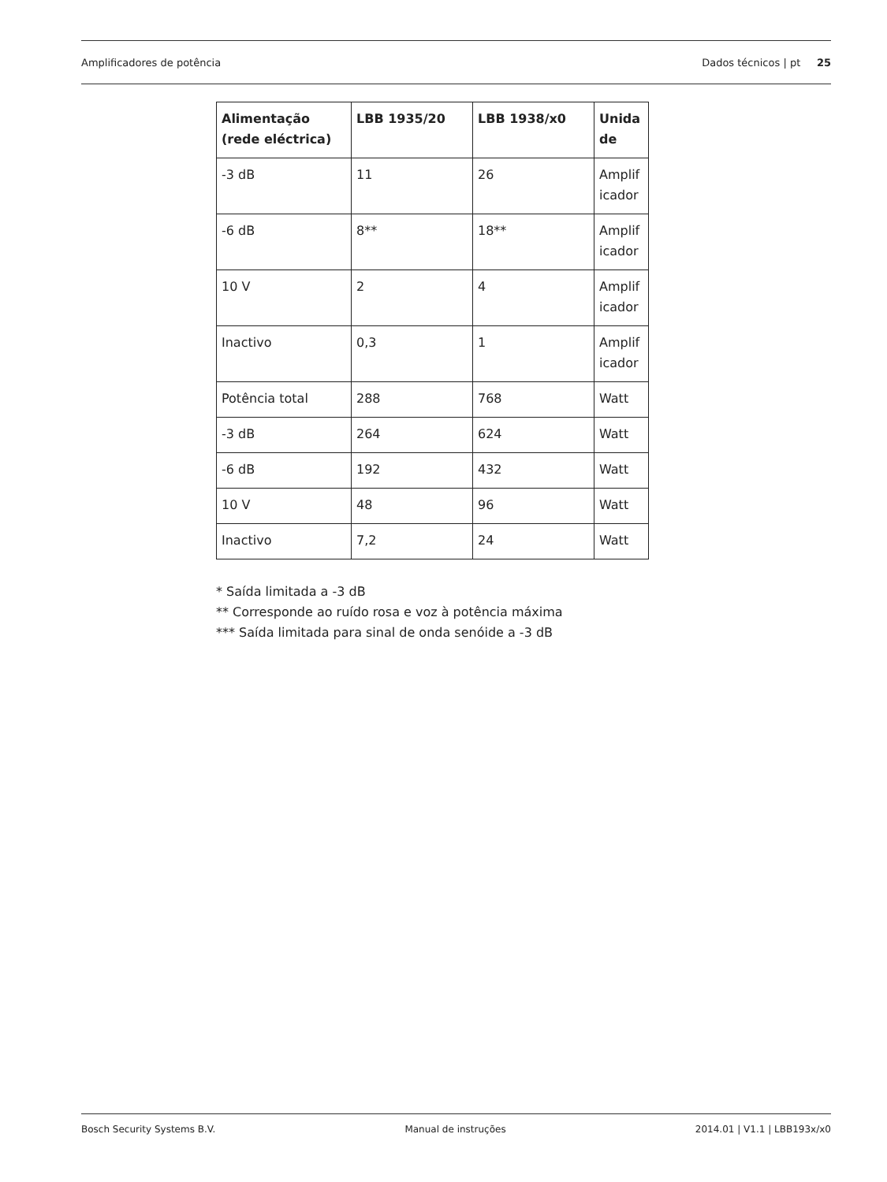Amplificadores de potência Dados técnicos | pt 25
| Alimentação (rede eléctrica) | LBB 1935/20 | LBB 1938/x0 | Unida de |
| --- | --- | --- | --- |
| -3 dB | 11 | 26 | Amplif icador |
| -6 dB | 8** | 18** | Amplif icador |
| 10 V | 2 | 4 | Amplif icador |
| Inactivo | 0,3 | 1 | Amplif icador |
| Potência total | 288 | 768 | Watt |
| -3 dB | 264 | 624 | Watt |
| -6 dB | 192 | 432 | Watt |
| 10 V | 48 | 96 | Watt |
| Inactivo | 7,2 | 24 | Watt |
* Saída limitada a -3 dB
** Corresponde ao ruído rosa e voz à potência máxima
*** Saída limitada para sinal de onda senóide a -3 dB
Bosch Security Systems B.V. Manual de instruções 2014.01 | V1.1 | LBB193x/x0